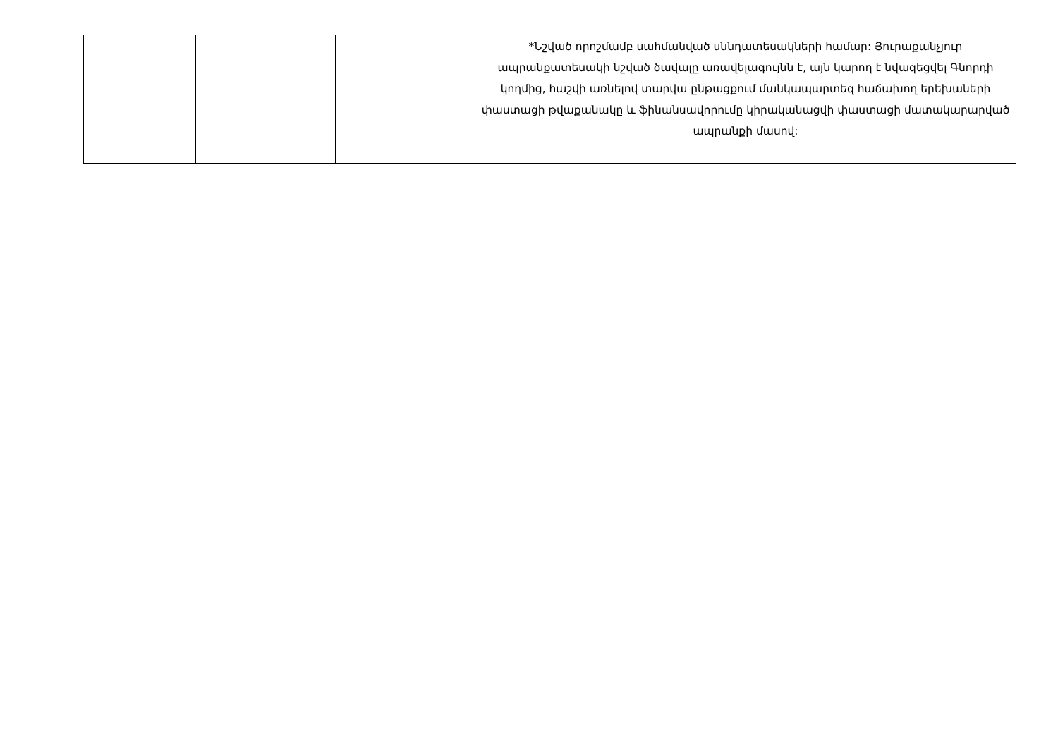| | | | *Նշված որոշմամբ սահմանված սննդատեսակների համար: Յուրաքանչյուր ապրանքատեսակի նշված ծավալը առավելագույնն է, այն կարող է նվազեցվել Գնորդի կողմից, հաշվի առնելով տարվա ընթացքում մանկապարտեզ հաճախող երեխաների փաստացի թվաքանակը և ֆինանսավորումը կիրականացվի փաստացի մատակարարված ապրանքի մասով: |